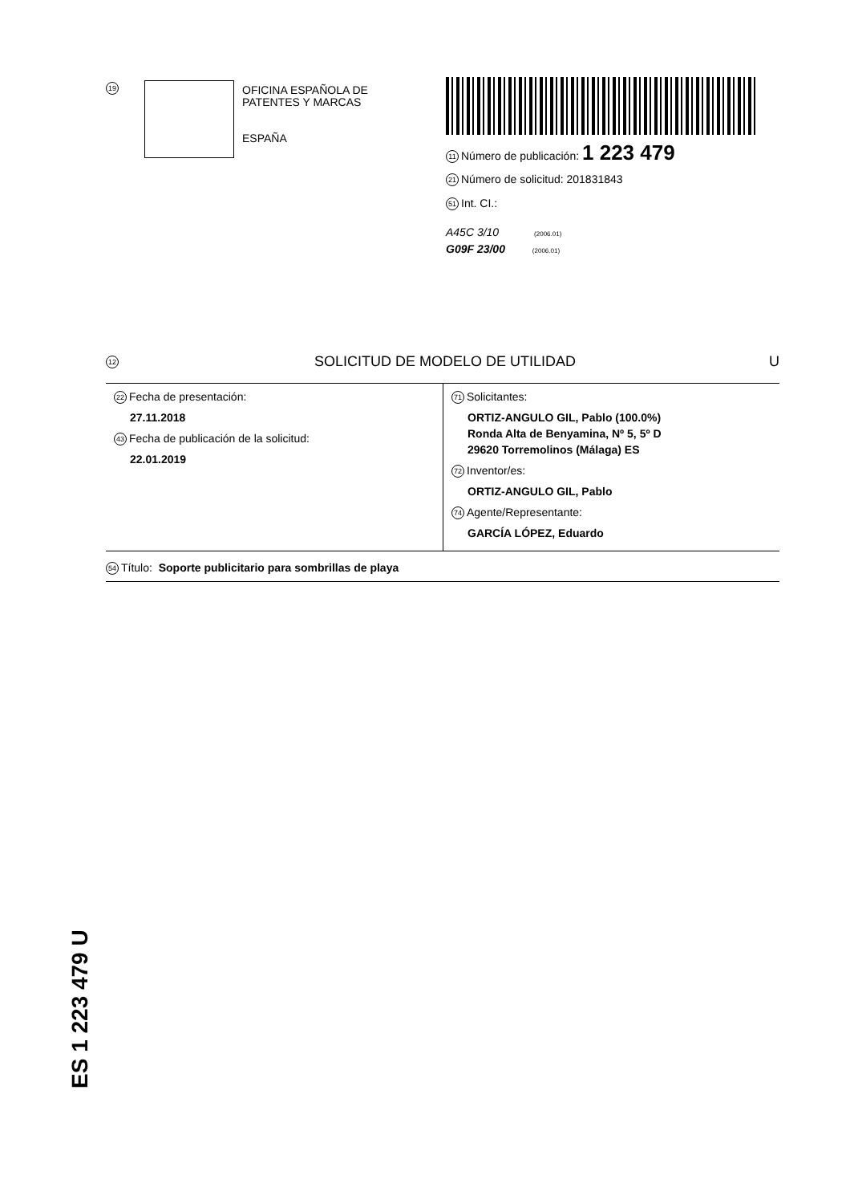19
OFICINA ESPAÑOLA DE
PATENTES Y MARCAS
ESPAÑA
11 Número de publicación: 1 223 479
21 Número de solicitud: 201831843
51 Int. CI.:
A45C 3/10 (2006.01)
G09F 23/00 (2006.01)
12 SOLICITUD DE MODELO DE UTILIDAD U
22 Fecha de presentación:
27.11.2018
43 Fecha de publicación de la solicitud:
22.01.2019
71 Solicitantes:
ORTIZ-ANGULO GIL, Pablo (100.0%)
Ronda Alta de Benyamina, Nº 5, 5º D
29620 Torremolinos (Málaga) ES
72 Inventor/es:
ORTIZ-ANGULO GIL, Pablo
74 Agente/Representante:
GARCÍA LÓPEZ, Eduardo
54 Título: Soporte publicitario para sombrillas de playa
ES 1 223 479 U